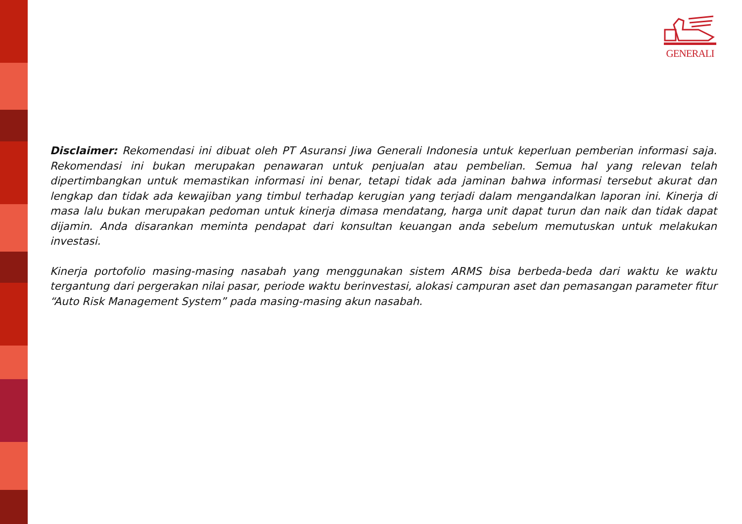GENERALI
Disclaimer: Rekomendasi ini dibuat oleh PT Asuransi Jiwa Generali Indonesia untuk keperluan pemberian informasi saja. Rekomendasi ini bukan merupakan penawaran untuk penjualan atau pembelian. Semua hal yang relevan telah dipertimbangkan untuk memastikan informasi ini benar, tetapi tidak ada jaminan bahwa informasi tersebut akurat dan lengkap dan tidak ada kewajiban yang timbul terhadap kerugian yang terjadi dalam mengandalkan laporan ini. Kinerja di masa lalu bukan merupakan pedoman untuk kinerja dimasa mendatang, harga unit dapat turun dan naik dan tidak dapat dijamin. Anda disarankan meminta pendapat dari konsultan keuangan anda sebelum memutuskan untuk melakukan investasi.
Kinerja portofolio masing-masing nasabah yang menggunakan sistem ARMS bisa berbeda-beda dari waktu ke waktu tergantung dari pergerakan nilai pasar, periode waktu berinvestasi, alokasi campuran aset dan pemasangan parameter fitur “Auto Risk Management System” pada masing-masing akun nasabah.